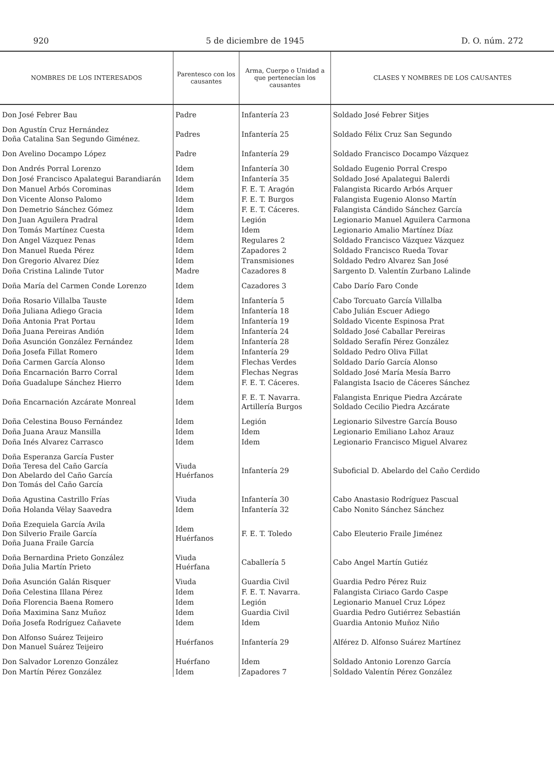920 5 de diciembre de 1945 D. O. núm. 272
| NOMBRES DE LOS INTERESADOS | Parentesco con los causantes | Arma, Cuerpo o Unidad a que pertenecían los causantes | CLASES Y NOMBRES DE LOS CAUSANTES |
| --- | --- | --- | --- |
| Don José Febrer Bau | Padre | Infantería 23 | Soldado José Febrer Sitjes |
| Don Agustín Cruz Hernández Doña Catalina San Segundo Giménez. | Padres | Infantería 25 | Soldado Félix Cruz San Segundo |
| Don Avelino Docampo López | Padre | Infantería 29 | Soldado Francisco Docampo Vázquez |
| Don Andrés Porral Lorenzo | Idem | Infantería 30 | Soldado Eugenio Porral Crespo |
| Don José Francisco Apalategui Barandiarán | Idem | Infantería 35 | Soldado José Apalategui Balerdi |
| Don Manuel Arbós Corominas | Idem | F. E. T. Aragón | Falangista Ricardo Arbós Arquer |
| Don Vicente Alonso Palomo | Idem | F. E. T. Burgos | Falangista Eugenio Alonso Martín |
| Don Demetrio Sánchez Gómez | Idem | F. E. T. Cáceres. | Falangista Cándido Sánchez García |
| Don Juan Aguilera Pradral | Idem | Legión | Legionario Manuel Aguilera Carmona |
| Don Tomás Martínez Cuesta | Idem | Idem | Legionario Amalio Martínez Díaz |
| Don Angel Vázquez Penas | Idem | Regulares 2 | Soldado Francisco Vázquez Vázquez |
| Don Manuel Rueda Pérez | Idem | Zapadores 2 | Soldado Francisco Rueda Tovar |
| Don Gregorio Alvarez Díez | Idem | Transmisiones | Soldado Pedro Alvarez San José |
| Doña Cristina Lalinde Tutor | Madre | Cazadores 8 | Sargento D. Valentín Zurbano Lalinde |
| Doña María del Carmen Conde Lorenzo | Idem | Cazadores 3 | Cabo Darío Faro Conde |
| Doña Rosario Villalba Tauste | Idem | Infantería 5 | Cabo Torcuato García Villalba |
| Doña Juliana Adiego Gracia | Idem | Infantería 18 | Cabo Julián Escuer Adiego |
| Doña Antonia Prat Portau | Idem | Infantería 19 | Soldado Vicente Espinosa Prat |
| Doña Juana Pereiras Andión | Idem | Infantería 24 | Soldado José Caballar Pereiras |
| Doña Asunción González Fernández | Idem | Infantería 28 | Soldado Serafín Pérez González |
| Doña Josefa Fillat Romero | Idem | Infantería 29 | Soldado Pedro Oliva Fillat |
| Doña Carmen García Alonso | Idem | Flechas Verdes | Soldado Darío García Alonso |
| Doña Encarnación Barro Corral | Idem | Flechas Negras | Soldado José María Mesía Barro |
| Doña Guadalupe Sánchez Hierro | Idem | F. E. T. Cáceres. | Falangista Isacio de Cáceres Sánchez |
| Doña Encarnación Azcárate Monreal | Idem | F. E. T. Navarra. Artillería Burgos | Falangista Enrique Piedra Azcárate Soldado Cecilio Piedra Azcárate |
| Doña Celestina Bouso Fernández | Idem | Legión | Legionario Silvestre García Bouso |
| Doña Juana Arauz Mansilla | Idem | Idem | Legionario Emiliano Lahoz Arauz |
| Doña Inés Alvarez Carrasco | Idem | Idem | Legionario Francisco Miguel Alvarez |
| Doña Esperanza García Fuster Doña Teresa del Caño García Don Abelardo del Caño García Don Tomás del Caño García | Viuda Huérfanos | Infantería 29 | Suboficial D. Abelardo del Caño Cerdido |
| Doña Agustina Castrillo Frías | Viuda | Infantería 30 | Cabo Anastasio Rodríguez Pascual |
| Doña Holanda Vélay Saavedra | Idem | Infantería 32 | Cabo Nonito Sánchez Sánchez |
| Doña Ezequiela García Avila Don Silverio Fraile García Doña Juana Fraile García | Idem Huérfanos | F. E. T. Toledo | Cabo Eleuterio Fraile Jiménez |
| Doña Bernardina Prieto González Doña Julia Martín Prieto | Viuda Huérfana | Caballería 5 | Cabo Angel Martín Gutiéz |
| Doña Asunción Galán Risquer | Viuda | Guardia Civil | Guardia Pedro Pérez Ruiz |
| Doña Celestina Illana Pérez | Idem | F. E. T. Navarra. | Falangista Ciriaco Gardo Caspe |
| Doña Florencia Baena Romero | Idem | Legión | Legionario Manuel Cruz López |
| Doña Maximina Sanz Muñoz | Idem | Guardia Civil | Guardia Pedro Gutiérrez Sebastián |
| Doña Josefa Rodríguez Cañavete | Idem | Idem | Guardia Antonio Muñoz Niño |
| Don Alfonso Suárez Teijeiro Don Manuel Suárez Teijeiro | Huérfanos | Infantería 29 | Alférez D. Alfonso Suárez Martínez |
| Don Salvador Lorenzo González | Huérfano | Idem | Soldado Antonio Lorenzo García |
| Don Martín Pérez González | Idem | Zapadores 7 | Soldado Valentín Pérez González |